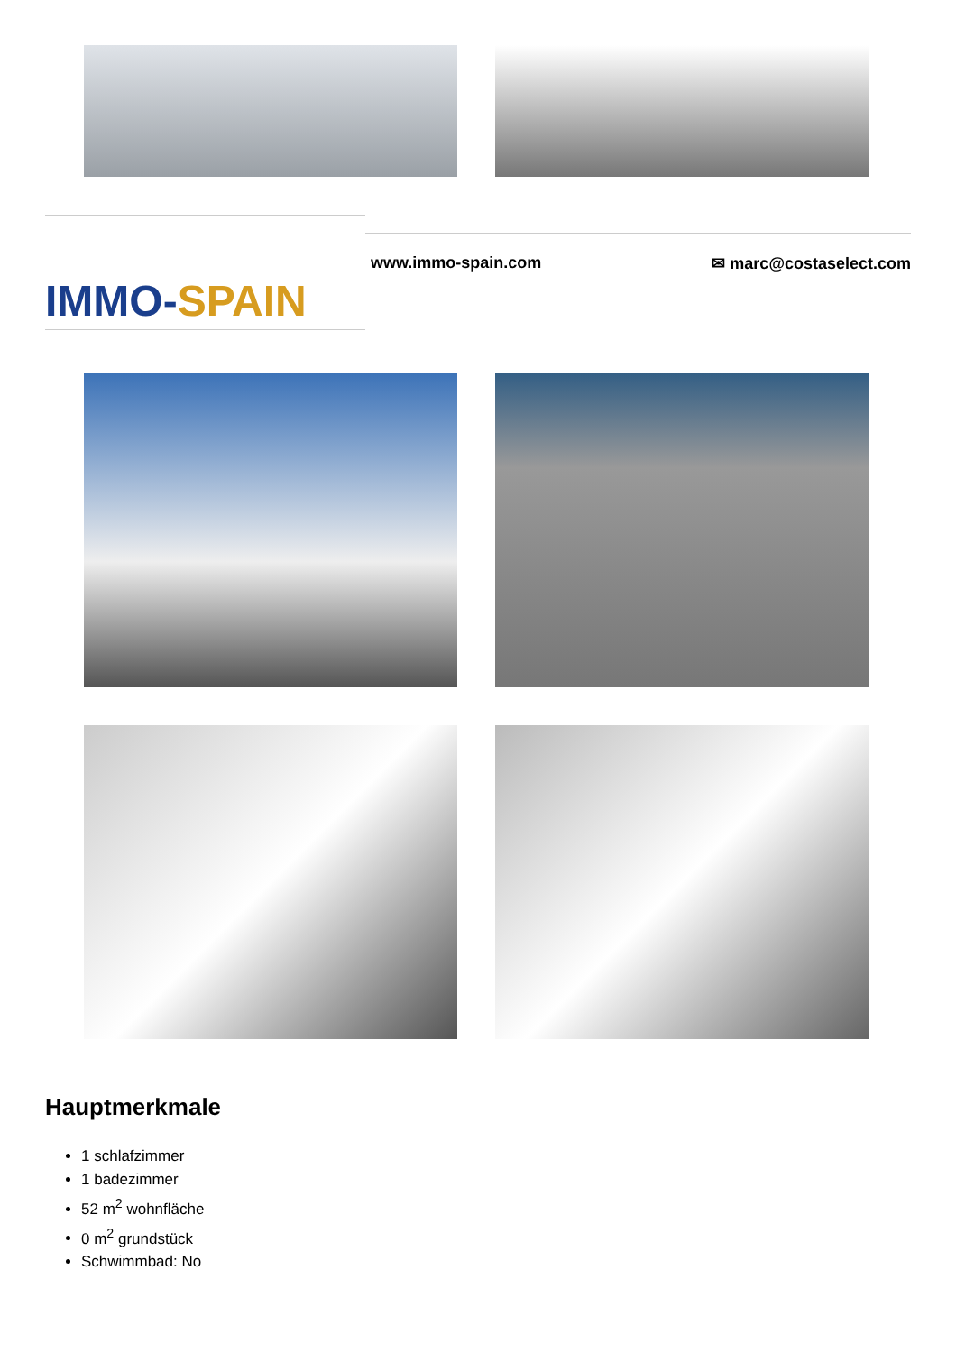IMMO-SPAIN
www.immo-spain.com ✉ marc@costaselect.com
Hauptmerkmale
1 schlafzimmer
1 badezimmer
52 m<sup>2</sup> wohnfläche
0 m<sup>2</sup> grundstück
Schwimmbad: No